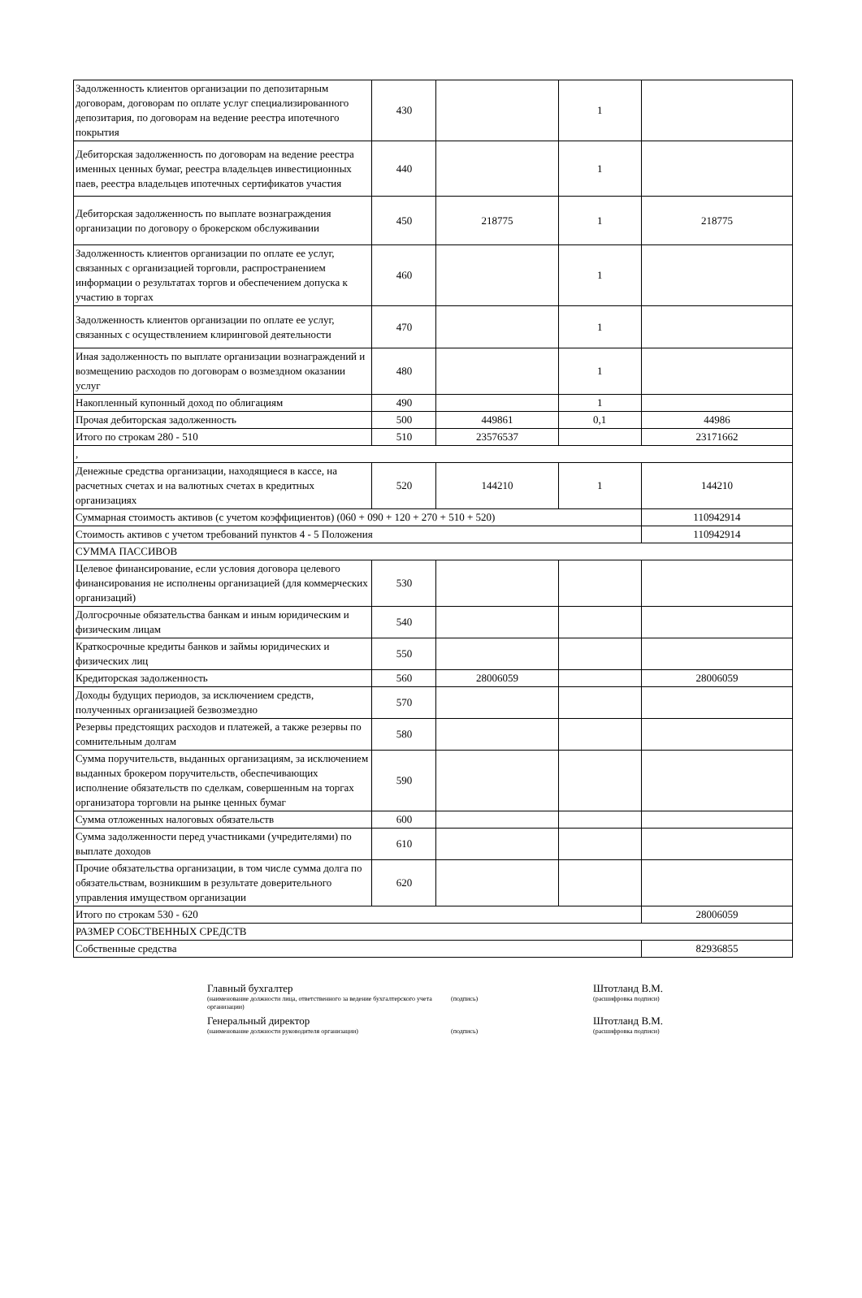| Задолженность клиентов организации по депозитарным договорам, договорам по оплате услуг специализированного депозитария, по договорам на ведение реестра ипотечного покрытия | 430 | | 1 | |
| Дебиторская задолженность по договорам на ведение реестра именных ценных бумаг, реестра владельцев инвестиционных паев, реестра владельцев ипотечных сертификатов участия | 440 | | 1 | |
| Дебиторская задолженность по выплате вознаграждения организации по договору о брокерском обслуживании | 450 | 218775 | 1 | 218775 |
| Задолженность клиентов организации по оплате ее услуг, связанных с организацией торговли, распространением информации о результатах торгов и обеспечением допуска к участию в торгах | 460 | | 1 | |
| Задолженность клиентов организации по оплате ее услуг, связанных с осуществлением клиринговой деятельности | 470 | | 1 | |
| Иная задолженность по выплате организации вознаграждений и возмещению расходов по договорам о возмездном оказании услуг | 480 | | 1 | |
| Накопленный купонный доход по облигациям | 490 | | 1 | |
| Прочая дебиторская задолженность | 500 | 449861 | 0,1 | 44986 |
| Итого по строкам 280 - 510 | 510 | 23576537 | | 23171662 |
| , | | | | |
| Денежные средства организации, находящиеся в кассе, на расчетных счетах и на валютных счетах в кредитных организациях | 520 | 144210 | 1 | 144210 |
| Суммарная стоимость активов (с учетом коэффициентов) (060 + 090 + 120 + 270 + 510 + 520) | | | | 110942914 |
| Стоимость активов с учетом требований пунктов 4 - 5 Положения | | | | 110942914 |
| СУММА ПАССИВОВ | | | | |
| Целевое финансирование, если условия договора целевого финансирования не исполнены организацией (для коммерческих организаций) | 530 | | | |
| Долгосрочные обязательства банкам и иным юридическим и физическим лицам | 540 | | | |
| Краткосрочные кредиты банков и займы юридических и физических лиц | 550 | | | |
| Кредиторская задолженность | 560 | 28006059 | | 28006059 |
| Доходы будущих периодов, за исключением средств, полученных организацией безвозмездно | 570 | | | |
| Резервы предстоящих расходов и платежей, а также резервы по сомнительным долгам | 580 | | | |
| Сумма поручительств, выданных организациям, за исключением выданных брокером поручительств, обеспечивающих исполнение обязательств по сделкам, совершенным на торгах организатора торговли на рынке ценных бумаг | 590 | | | |
| Сумма отложенных налоговых обязательств | 600 | | | |
| Сумма задолженности перед участниками (учредителями) по выплате доходов | 610 | | | |
| Прочие обязательства организации, в том числе сумма долга по обязательствам, возникшим в результате доверительного управления имуществом организации | 620 | | | |
| Итого по строкам 530 - 620 | | | | 28006059 |
| РАЗМЕР СОБСТВЕННЫХ СРЕДСТВ | | | | |
| Собственные средства | | | | 82936855 |
Главный бухгалтер Штотланд В.М.
(наименование должности лица, ответственного за ведение бухгалтерского учета организации)
(подпись) (расшифровка подписи)
Генеральный директор Штотланд В.М.
(наименование должности руководителя организации) (подпись) (расшифровка подписи)